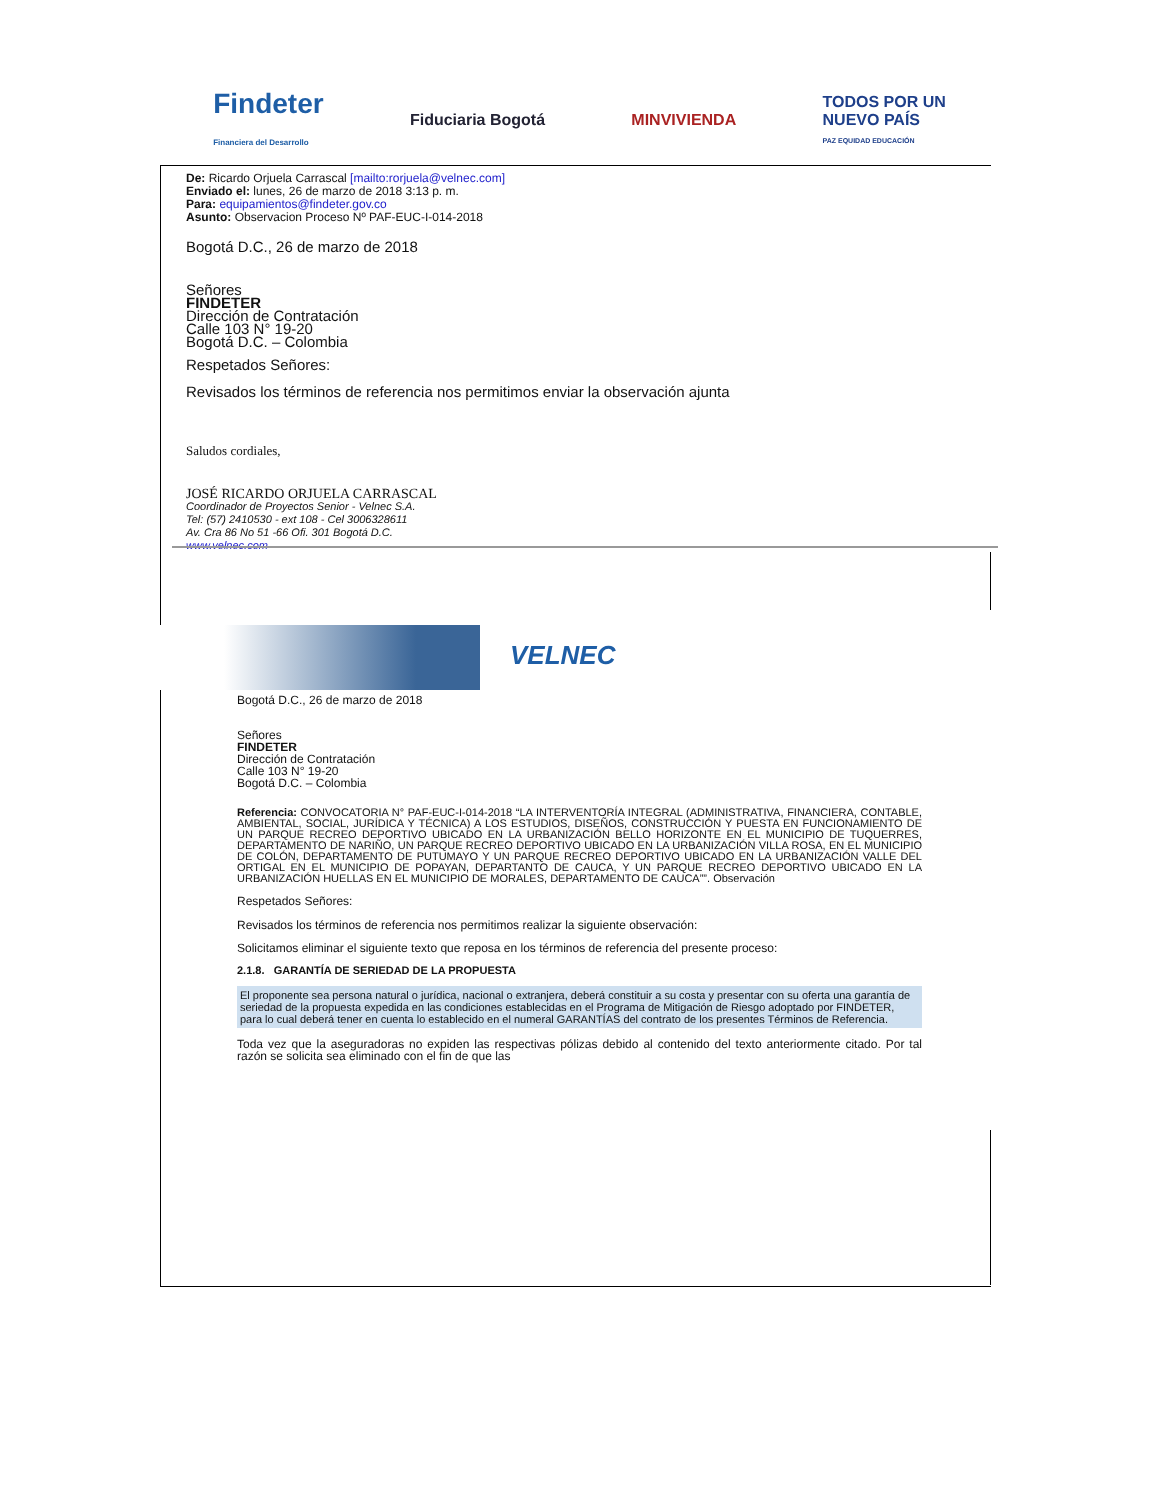Findeter
Financiera del Desarrollo
Fiduciaria Bogotá MINVIVIENDA
TODOS POR UN
NUEVO PAÍS
PAZ EQUIDAD EDUCACIÓN
De: Ricardo Orjuela Carrascal [mailto:rorjuela@velnec.com]
Enviado el: lunes, 26 de marzo de 2018 3:13 p. m.
Para: equipamientos@findeter.gov.co
Asunto: Observacion Proceso Nº PAF-EUC-I-014-2018
Bogotá D.C., 26 de marzo de 2018
Señores
FINDETER
Dirección de Contratación
Calle 103 N° 19-20
Bogotá D.C. – Colombia
Respetados Señores:
Revisados los términos de referencia nos permitimos enviar la observación ajunta
Saludos cordiales,
JOSÉ RICARDO ORJUELA CARRASCAL
Coordinador de Proyectos Senior - Velnec S.A.
Tel: (57) 2410530 - ext 108 - Cel 3006328611
Av. Cra 86 No 51 -66 Ofi. 301 Bogotá D.C.
www.velnec.com
VELNEC
Bogotá D.C., 26 de marzo de 2018
Señores
FINDETER
Dirección de Contratación
Calle 103 N° 19-20
Bogotá D.C. – Colombia
Referencia: CONVOCATORIA N° PAF-EUC-I-014-2018 “LA INTERVENTORÍA INTEGRAL (ADMINISTRATIVA, FINANCIERA, CONTABLE, AMBIENTAL, SOCIAL, JURÍDICA Y TÉCNICA) A LOS ESTUDIOS, DISEÑOS, CONSTRUCCIÓN Y PUESTA EN FUNCIONAMIENTO DE UN PARQUE RECREO DEPORTIVO UBICADO EN LA URBANIZACIÓN BELLO HORIZONTE EN EL MUNICIPIO DE TUQUERRES, DEPARTAMENTO DE NARIÑO, UN PARQUE RECREO DEPORTIVO UBICADO EN LA URBANIZACIÓN VILLA ROSA, EN EL MUNICIPIO DE COLÓN, DEPARTAMENTO DE PUTUMAYO Y UN PARQUE RECREO DEPORTIVO UBICADO EN LA URBANIZACIÓN VALLE DEL ORTIGAL EN EL MUNICIPIO DE POPAYAN, DEPARTANTO DE CAUCA, Y UN PARQUE RECREO DEPORTIVO UBICADO EN LA URBANIZACIÓN HUELLAS EN EL MUNICIPIO DE MORALES, DEPARTAMENTO DE CAUCA””. Observación
Respetados Señores:
Revisados los términos de referencia nos permitimos realizar la siguiente observación:
Solicitamos eliminar el siguiente texto que reposa en los términos de referencia del presente proceso:
2.1.8. GARANTÍA DE SERIEDAD DE LA PROPUESTA
El proponente sea persona natural o jurídica, nacional o extranjera, deberá constituir a su costa y presentar con su oferta una garantía de seriedad de la propuesta expedida en las condiciones establecidas en el Programa de Mitigación de Riesgo adoptado por FINDETER, para lo cual deberá tener en cuenta lo establecido en el numeral GARANTÍAS del contrato de los presentes Términos de Referencia.
Toda vez que la aseguradoras no expiden las respectivas pólizas debido al contenido del texto anteriormente citado. Por tal razón se solicita sea eliminado con el fin de que las